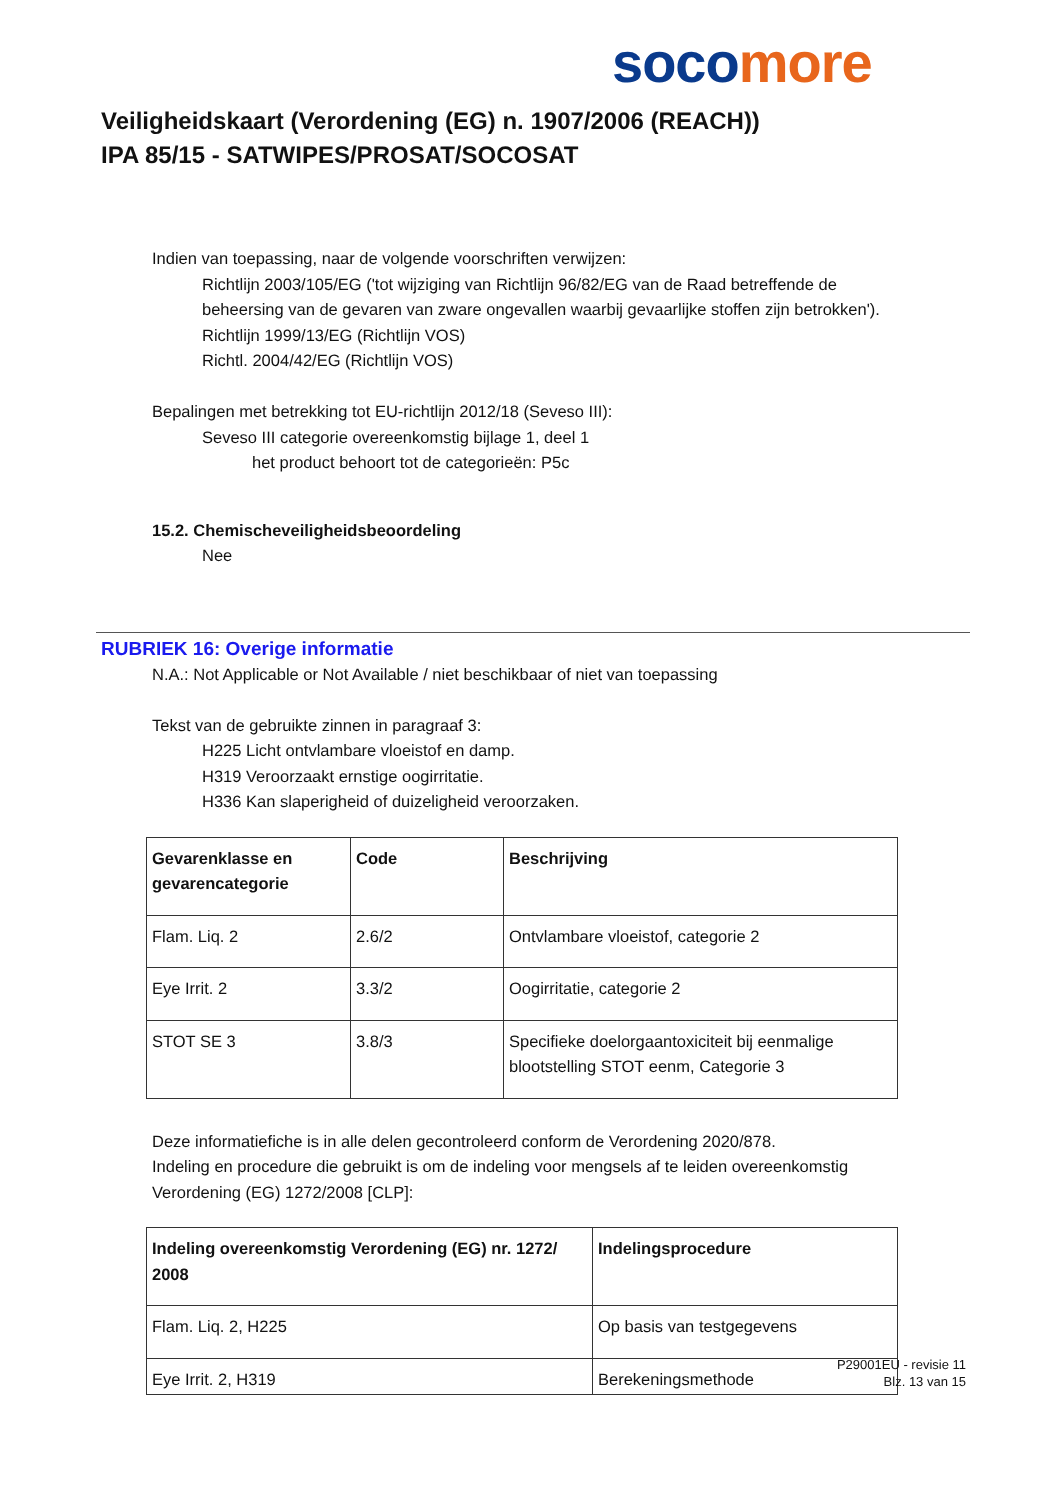soco more
Veiligheidskaart (Verordening (EG) n. 1907/2006 (REACH))
IPA 85/15 - SATWIPES/PROSAT/SOCOSAT
Indien van toepassing, naar de volgende voorschriften verwijzen:
Richtlijn 2003/105/EG ('tot wijziging van Richtlijn 96/82/EG van de Raad betreffende de beheersing van de gevaren van zware ongevallen waarbij gevaarlijke stoffen zijn betrokken').
Richtlijn 1999/13/EG (Richtlijn VOS)
Richtl. 2004/42/EG (Richtlijn VOS)
Bepalingen met betrekking tot EU-richtlijn 2012/18 (Seveso III):
Seveso III categorie overeenkomstig bijlage 1, deel 1
het product behoort tot de categorieën: P5c
15.2. Chemischeveiligheidsbeoordeling
Nee
RUBRIEK 16: Overige informatie
N.A.: Not Applicable or Not Available / niet beschikbaar of niet van toepassing
Tekst van de gebruikte zinnen in paragraaf 3:
H225 Licht ontvlambare vloeistof en damp.
H319 Veroorzaakt ernstige oogirritatie.
H336 Kan slaperigheid of duizeligheid veroorzaken.
| Gevarenklasse en gevarencategorie | Code | Beschrijving |
| --- | --- | --- |
| Flam. Liq. 2 | 2.6/2 | Ontvlambare vloeistof, categorie 2 |
| Eye Irrit. 2 | 3.3/2 | Oogirritatie, categorie 2 |
| STOT SE 3 | 3.8/3 | Specifieke doelorgaantoxiciteit bij eenmalige blootstelling STOT eenm, Categorie 3 |
Deze informatiefiche is in alle delen gecontroleerd conform de Verordening 2020/878.
Indeling en procedure die gebruikt is om de indeling voor mengsels af te leiden overeenkomstig Verordening (EG) 1272/2008 [CLP]:
| Indeling overeenkomstig Verordening (EG) nr. 1272/ 2008 | Indelingsprocedure |
| --- | --- |
| Flam. Liq. 2, H225 | Op basis van testgegevens |
| Eye Irrit. 2, H319 | Berekeningsmethode |
P29001EU - revisie 11
Blz. 13 van 15